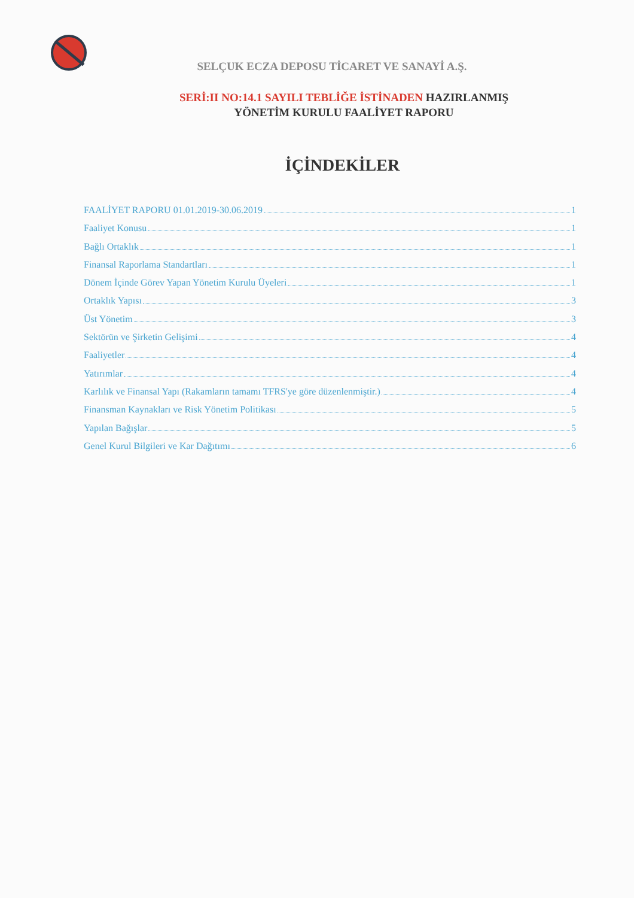SELÇUK ECZA DEPOSU TİCARET VE SANAYİ A.Ş.
SERİ:II NO:14.1 SAYILI TEBLİĞE İSTİNADEN HAZIRLANMIŞ
YÖNETİM KURULU FAALİYET RAPORU
İÇİNDEKİLER
FAALİYET RAPORU 01.01.2019-30.06.2019 1
Faaliyet Konusu 1
Bağlı Ortaklık 1
Finansal Raporlama Standartları 1
Dönem İçinde Görev Yapan Yönetim Kurulu Üyeleri 1
Ortaklık Yapısı 3
Üst Yönetim 3
Sektörün ve Şirketin Gelişimi 4
Faaliyetler 4
Yatırımlar 4
Karlılık ve Finansal Yapı (Rakamların tamamı TFRS'ye göre düzenlenmiştir.) 4
Finansman Kaynakları ve Risk Yönetim Politikası 5
Yapılan Bağışlar 5
Genel Kurul Bilgileri ve Kar Dağıtımı 6